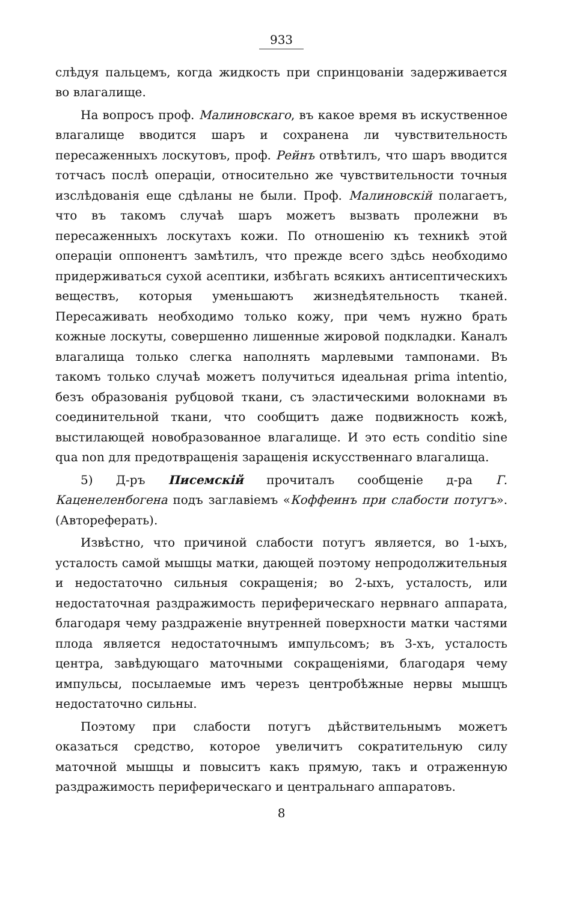933
слѣдуя пальцемъ, когда жидкость при спринцованіи задерживается во влагалище.
На вопросъ проф. Малиновскаго, въ какое время въ искуственное влагалище вводится шаръ и сохранена ли чувствительность пересаженныхъ лоскутовъ, проф. Рейнъ отвѣтилъ, что шаръ вводится тотчасъ послѣ операціи, относительно же чувствительности точныя изслѣдованія еще сдѣланы не были. Проф. Малиновскій полагаетъ, что въ такомъ случаѣ шаръ можетъ вызвать пролежни въ пересаженныхъ лоскутахъ кожи. По отношенію къ техникѣ этой операціи оппонентъ замѣтилъ, что прежде всего здѣсь необходимо придерживаться сухой асептики, избѣгать всякихъ антисептическихъ веществъ, которыя уменьшаютъ жизнедѣятельность тканей. Пересаживать необходимо только кожу, при чемъ нужно брать кожные лоскуты, совершенно лишенные жировой подкладки. Каналъ влагалища только слегка наполнять марлевыми тампонами. Въ такомъ только случаѣ можетъ получиться идеальная prima intentio, безъ образованія рубцовой ткани, съ эластическими волокнами въ соединительной ткани, что сообщитъ даже подвижность кожѣ, выстилающей новобразованное влагалище. И это есть conditio sine qua non для предотвращенія заращенія искусственнаго влагалища.
5) Д-ръ Писемскій прочиталъ сообщеніе д-ра Г. Каценеленбогена подъ заглавіемъ «Коффеинъ при слабости потугъ». (Автореферать).
Извѣстно, что причиной слабости потугъ является, во 1-ыхъ, усталость самой мышцы матки, дающей поэтому непродолжительныя и недостаточно сильныя сокращенія; во 2-ыхъ, усталость, или недостаточная раздражимость периферическаго нервнаго аппарата, благодаря чему раздраженіе внутренней поверхности матки частями плода является недостаточнымъ импульсомъ; въ 3-хъ, усталость центра, завѣдующаго маточными сокращеніями, благодаря чему импульсы, посылаемые имъ черезъ центробѣжные нервы мышцъ недостаточно сильны.
Поэтому при слабости потугъ дѣйствительнымъ можетъ оказаться средство, которое увеличитъ сократительную силу маточной мышцы и повыситъ какъ прямую, такъ и отраженную раздражимость периферическаго и центральнаго аппаратовъ.
8